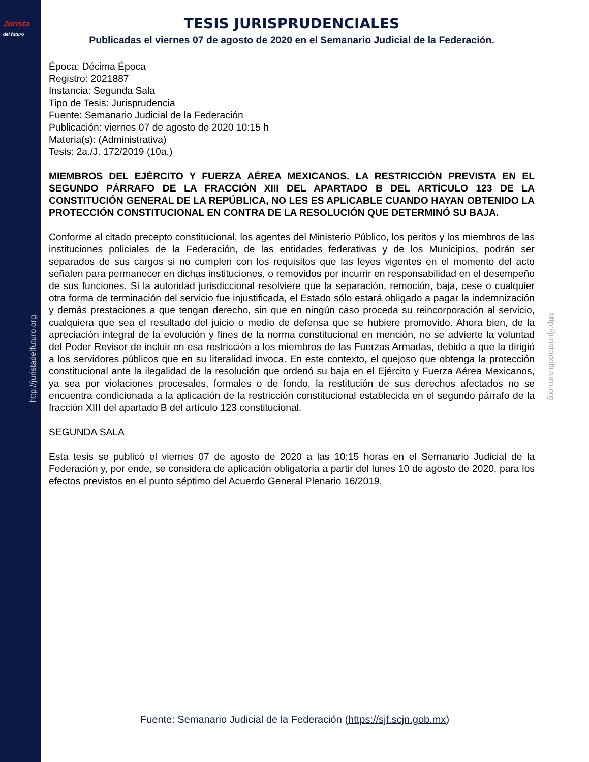Jurista
del futuro
http://juristadelfuturo.org
http://juristadelfuturo.org
TESIS JURISPRUDENCIALES
Publicadas el viernes 07 de agosto de 2020 en el Semanario Judicial de la Federación.
Época: Décima Época
Registro: 2021887
Instancia: Segunda Sala
Tipo de Tesis: Jurisprudencia
Fuente: Semanario Judicial de la Federación
Publicación: viernes 07 de agosto de 2020 10:15 h
Materia(s): (Administrativa)
Tesis: 2a./J. 172/2019 (10a.)
MIEMBROS DEL EJÉRCITO Y FUERZA AÉREA MEXICANOS. LA RESTRICCIÓN PREVISTA EN EL SEGUNDO PÁRRAFO DE LA FRACCIÓN XIII DEL APARTADO B DEL ARTÍCULO 123 DE LA CONSTITUCIÓN GENERAL DE LA REPÚBLICA, NO LES ES APLICABLE CUANDO HAYAN OBTENIDO LA PROTECCIÓN CONSTITUCIONAL EN CONTRA DE LA RESOLUCIÓN QUE DETERMINÓ SU BAJA.
Conforme al citado precepto constitucional, los agentes del Ministerio Público, los peritos y los miembros de las instituciones policiales de la Federación, de las entidades federativas y de los Municipios, podrán ser separados de sus cargos si no cumplen con los requisitos que las leyes vigentes en el momento del acto señalen para permanecer en dichas instituciones, o removidos por incurrir en responsabilidad en el desempeño de sus funciones. Si la autoridad jurisdiccional resolviere que la separación, remoción, baja, cese o cualquier otra forma de terminación del servicio fue injustificada, el Estado sólo estará obligado a pagar la indemnización y demás prestaciones a que tengan derecho, sin que en ningún caso proceda su reincorporación al servicio, cualquiera que sea el resultado del juicio o medio de defensa que se hubiere promovido. Ahora bien, de la apreciación integral de la evolución y fines de la norma constitucional en mención, no se advierte la voluntad del Poder Revisor de incluir en esa restricción a los miembros de las Fuerzas Armadas, debido a que la dirigió a los servidores públicos que en su literalidad invoca. En este contexto, el quejoso que obtenga la protección constitucional ante la ilegalidad de la resolución que ordenó su baja en el Ejército y Fuerza Aérea Mexicanos, ya sea por violaciones procesales, formales o de fondo, la restitución de sus derechos afectados no se encuentra condicionada a la aplicación de la restricción constitucional establecida en el segundo párrafo de la fracción XIII del apartado B del artículo 123 constitucional.
SEGUNDA SALA
Esta tesis se publicó el viernes 07 de agosto de 2020 a las 10:15 horas en el Semanario Judicial de la Federación y, por ende, se considera de aplicación obligatoria a partir del lunes 10 de agosto de 2020, para los efectos previstos en el punto séptimo del Acuerdo General Plenario 16/2019.
Fuente: Semanario Judicial de la Federación (https://sjf.scjn.gob.mx)